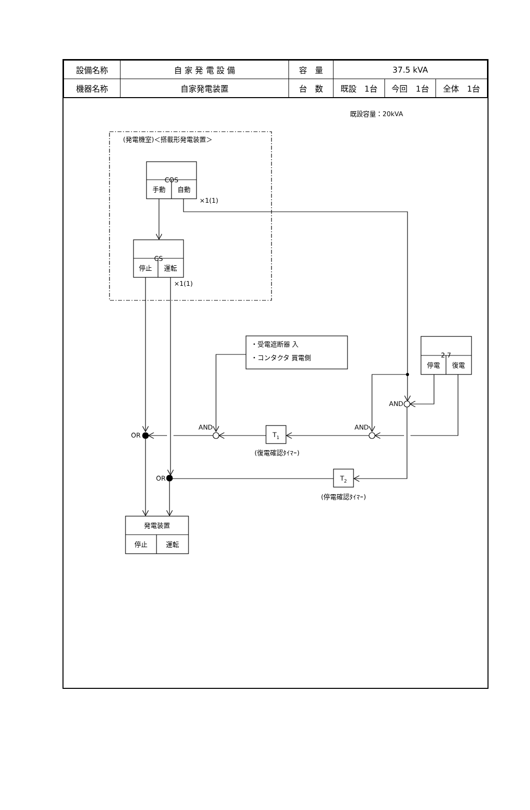| 設備名称 | 自 家 発 電 設 備 | 容 量 | 37.5 kVA | | |
| 機器名称 | 自家発電装置 | 台 数 | 既設 1台 | 今回 1台 | 全体 1台 |
既設容量：20kVA
(発電機室)＜搭載形発電装置＞
COS
手動
自動
×1(1)
CS
停止
運転
×1(1)
・受電遮断器 入
・コンタクタ 買電側
2 7
停電
復電
AND
AND
AND
OR
OR
T1
T2
(復電確認ﾀｲﾏｰ)
(停電確認ﾀｲﾏｰ)
発電装置
停止
運転